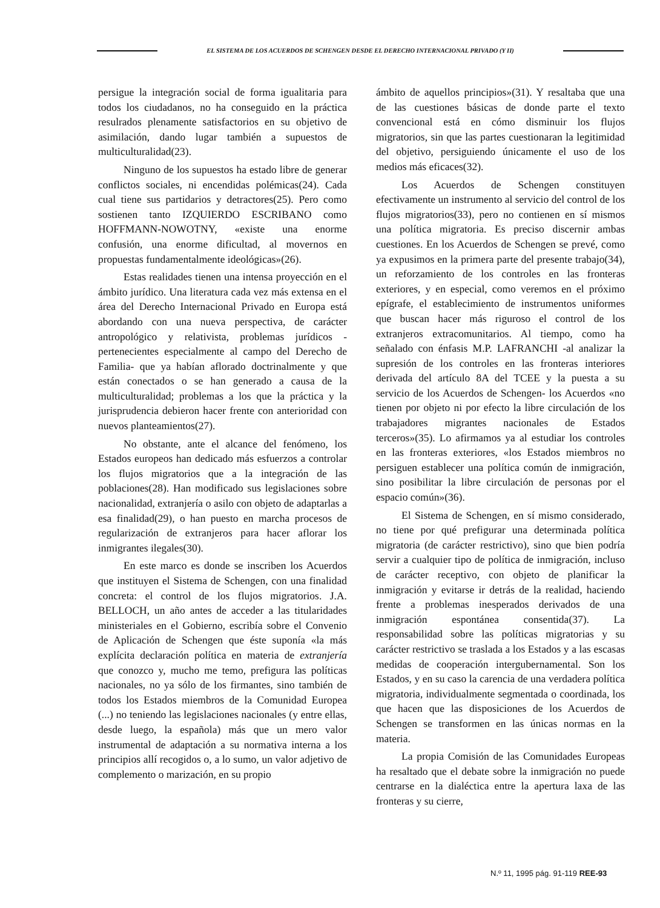EL SISTEMA DE LOS ACUERDOS DE SCHENGEN DESDE EL DERECHO INTERNACIONAL PRIVADO (Y II)
persigue la integración social de forma igualitaria para todos los ciudadanos, no ha conseguido en la práctica resulrados plenamente satisfactorios en su objetivo de asimilación, dando lugar también a supuestos de multiculturalidad(23).
Ninguno de los supuestos ha estado libre de generar conflictos sociales, ni encendidas polémicas(24). Cada cual tiene sus partidarios y detractores(25). Pero como sostienen tanto IZQUIERDO ESCRIBANO como HOFFMANN-NOWOTNY, «existe una enorme confusión, una enorme dificultad, al movernos en propuestas fundamentalmente ideológicas»(26).
Estas realidades tienen una intensa proyección en el ámbito jurídico. Una literatura cada vez más extensa en el área del Derecho Internacional Privado en Europa está abordando con una nueva perspectiva, de carácter antropológico y relativista, problemas jurídicos -pertenecientes especialmente al campo del Derecho de Familia- que ya habían aflorado doctrinalmente y que están conectados o se han generado a causa de la multiculturalidad; problemas a los que la práctica y la jurisprudencia debieron hacer frente con anterioridad con nuevos planteamientos(27).
No obstante, ante el alcance del fenómeno, los Estados europeos han dedicado más esfuerzos a controlar los flujos migratorios que a la integración de las poblaciones(28). Han modificado sus legislaciones sobre nacionalidad, extranjería o asilo con objeto de adaptarlas a esa finalidad(29), o han puesto en marcha procesos de regularización de extranjeros para hacer aflorar los inmigrantes ilegales(30).
En este marco es donde se inscriben los Acuerdos que instituyen el Sistema de Schengen, con una finalidad concreta: el control de los flujos migratorios. J.A. BELLOCH, un año antes de acceder a las titularidades ministeriales en el Gobierno, escribía sobre el Convenio de Aplicación de Schengen que éste suponía «la más explícita declaración política en materia de extranjería que conozco y, mucho me temo, prefigura las políticas nacionales, no ya sólo de los firmantes, sino también de todos los Estados miembros de la Comunidad Europea (...) no teniendo las legislaciones nacionales (y entre ellas, desde luego, la española) más que un mero valor instrumental de adaptación a su normativa interna a los principios allí recogidos o, a lo sumo, un valor adjetivo de complemento o marización, en su propio
ámbito de aquellos principios»(31). Y resaltaba que una de las cuestiones básicas de donde parte el texto convencional está en cómo disminuir los flujos migratorios, sin que las partes cuestionaran la legitimidad del objetivo, persiguiendo únicamente el uso de los medios más eficaces(32).
Los Acuerdos de Schengen constituyen efectivamente un instrumento al servicio del control de los flujos migratorios(33), pero no contienen en sí mismos una política migratoria. Es preciso discernir ambas cuestiones. En los Acuerdos de Schengen se prevé, como ya expusimos en la primera parte del presente trabajo(34), un reforzamiento de los controles en las fronteras exteriores, y en especial, como veremos en el próximo epígrafe, el establecimiento de instrumentos uniformes que buscan hacer más riguroso el control de los extranjeros extracomunitarios. Al tiempo, como ha señalado con énfasis M.P. LAFRANCHI -al analizar la supresión de los controles en las fronteras interiores derivada del artículo 8A del TCEE y la puesta a su servicio de los Acuerdos de Schengen- los Acuerdos «no tienen por objeto ni por efecto la libre circulación de los trabajadores migrantes nacionales de Estados terceros»(35). Lo afirmamos ya al estudiar los controles en las fronteras exteriores, «los Estados miembros no persiguen establecer una política común de inmigración, sino posibilitar la libre circulación de personas por el espacio común»(36).
El Sistema de Schengen, en sí mismo considerado, no tiene por qué prefigurar una determinada política migratoria (de carácter restrictivo), sino que bien podría servir a cualquier tipo de política de inmigración, incluso de carácter receptivo, con objeto de planificar la inmigración y evitarse ir detrás de la realidad, haciendo frente a problemas inesperados derivados de una inmigración espontánea consentida(37). La responsabilidad sobre las políticas migratorias y su carácter restrictivo se traslada a los Estados y a las escasas medidas de cooperación intergubernamental. Son los Estados, y en su caso la carencia de una verdadera política migratoria, individualmente segmentada o coordinada, los que hacen que las disposiciones de los Acuerdos de Schengen se transformen en las únicas normas en la materia.
La propia Comisión de las Comunidades Europeas ha resaltado que el debate sobre la inmigración no puede centrarse en la dialéctica entre la apertura laxa de las fronteras y su cierre,
N.º 11, 1995 pág. 91-119 REE-93